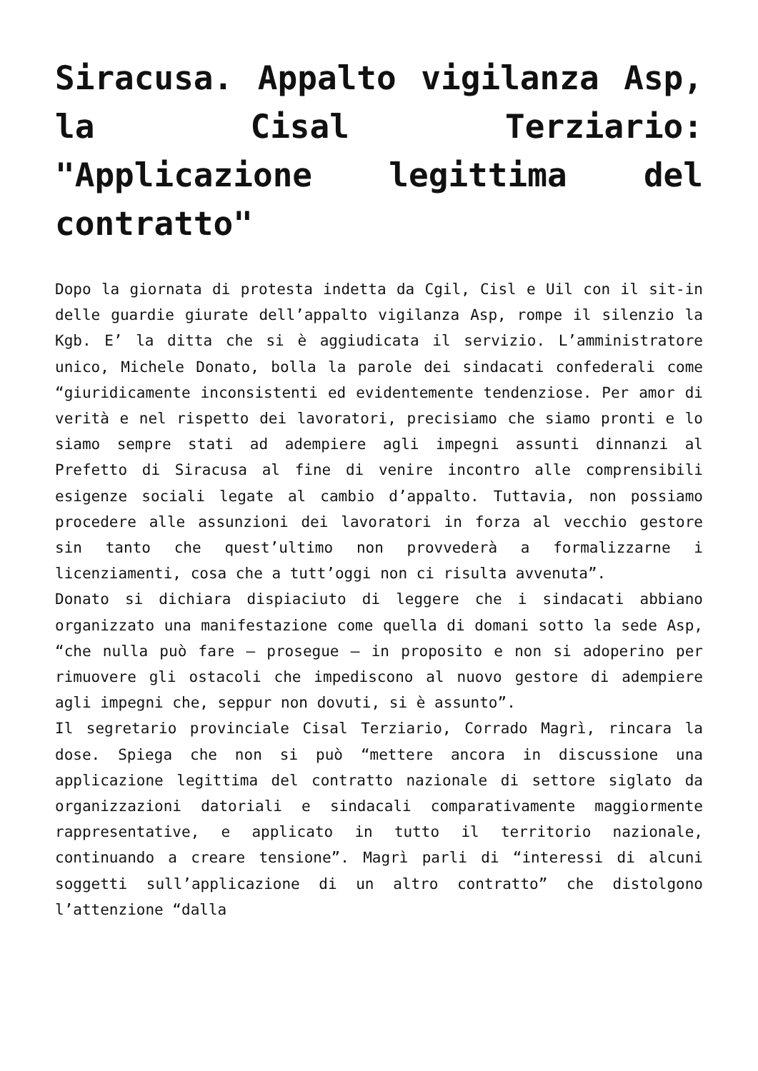Siracusa. Appalto vigilanza Asp, la Cisal Terziario: "Applicazione legittima del contratto"
Dopo la giornata di protesta indetta da Cgil, Cisl e Uil con il sit-in delle guardie giurate dell’appalto vigilanza Asp, rompe il silenzio la Kgb. E’ la ditta che si è aggiudicata il servizio. L’amministratore unico, Michele Donato, bolla la parole dei sindacati confederali come “giuridicamente inconsistenti ed evidentemente tendenziose. Per amor di verità e nel rispetto dei lavoratori, precisiamo che siamo pronti e lo siamo sempre stati ad adempiere agli impegni assunti dinnanzi al Prefetto di Siracusa al fine di venire incontro alle comprensibili esigenze sociali legate al cambio d’appalto. Tuttavia, non possiamo procedere alle assunzioni dei lavoratori in forza al vecchio gestore sin tanto che quest’ultimo non provvederà a formalizzarne i licenziamenti, cosa che a tutt’oggi non ci risulta avvenuta”.
Donato si dichiara dispiaciuto di leggere che i sindacati abbiano organizzato una manifestazione come quella di domani sotto la sede Asp, “che nulla può fare – prosegue – in proposito e non si adoperino per rimuovere gli ostacoli che impediscono al nuovo gestore di adempiere agli impegni che, seppur non dovuti, si è assunto”.
Il segretario provinciale Cisal Terziario, Corrado Magrì, rincara la dose. Spiega che non si può “mettere ancora in discussione una applicazione legittima del contratto nazionale di settore siglato da organizzazioni datoriali e sindacali comparativamente maggiormente rappresentative, e applicato in tutto il territorio nazionale, continuando a creare tensione”. Magrì parli di “interessi di alcuni soggetti sull’applicazione di un altro contratto” che distolgono l’attenzione “dalla